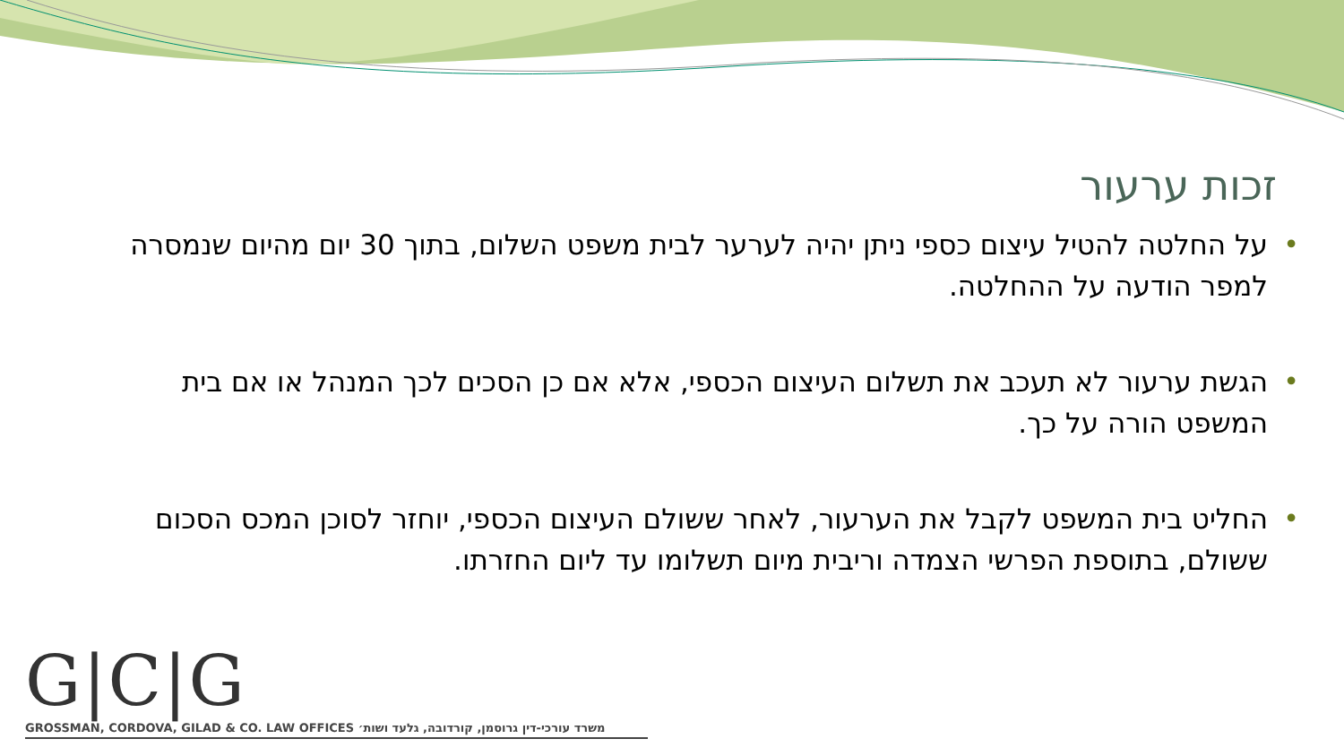זכות ערעור
• על החלטה להטיל עיצום כספי ניתן יהיה לערער לבית משפט השלום, בתוך 30 יום מהיום שנמסרה למפר הודעה על ההחלטה.
• הגשת ערעור לא תעכב את תשלום העיצום הכספי, אלא אם כן הסכים לכך המנהל או אם בית המשפט הורה על כך.
• החליט בית המשפט לקבל את הערעור, לאחר ששולם העיצום הכספי, יוחזר לסוכן המכס הסכום ששולם, בתוספת הפרשי הצמדה וריבית מיום תשלומו עד ליום החזרתו.
G|C|G
GROSSMAN, CORDOVA, GILAD & CO. LAW OFFICES משרד עורכי-דין גרוסמן, קורדובה, גלעד ושות׳